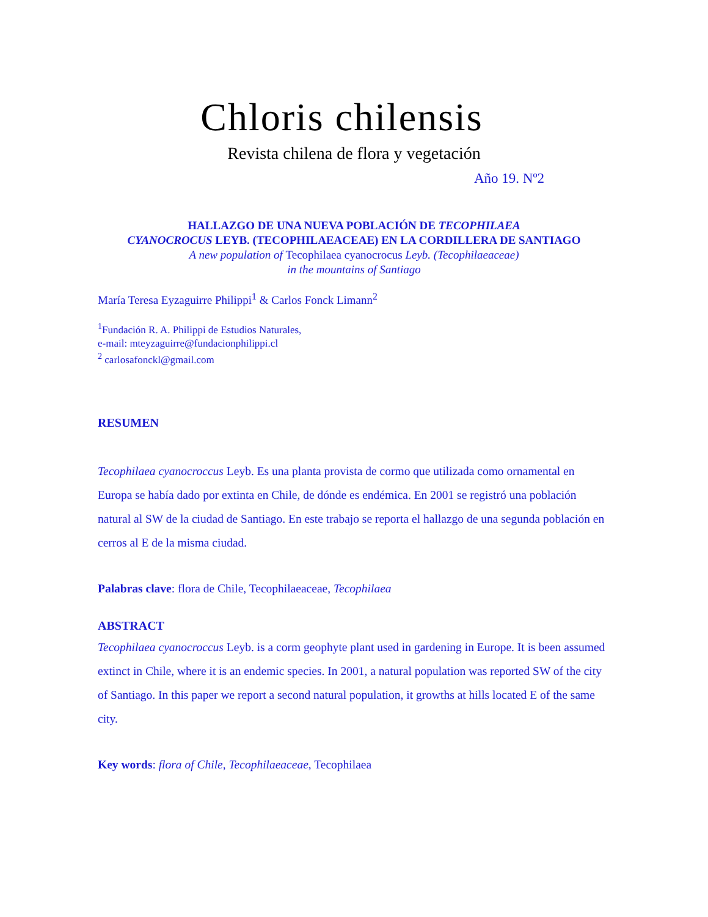Chloris chilensis
Revista chilena de flora y vegetación
Año 19. Nº2
HALLAZGO DE UNA NUEVA POBLACIÓN DE TECOPHILAEA
CYANOCROCUS LEYB. (TECOPHILAEACEAE) EN LA CORDILLERA DE SANTIAGO
A new population of Tecophilaea cyanocrocus Leyb. (Tecophilaeaceae)
in the mountains of Santiago
María Teresa Eyzaguirre Philippi<sup>1</sup> & Carlos Fonck Limann<sup>2</sup>
<sup>1</sup> Fundación R. A. Philippi de Estudios Naturales,
e-mail: mteyzaguirre@fundacionphilippi.cl
<sup>2</sup> carlosafonckl@gmail.com
RESUMEN
Tecophilaea cyanocroccus Leyb. Es una planta provista de cormo que utilizada como ornamental en Europa se había dado por extinta en Chile, de dónde es endémica. En 2001 se registró una población natural al SW de la ciudad de Santiago. En este trabajo se reporta el hallazgo de una segunda población en cerros al E de la misma ciudad.
Palabras clave: flora de Chile, Tecophilaeaceae, Tecophilaea
ABSTRACT
Tecophilaea cyanocroccus Leyb. is a corm geophyte plant used in gardening in Europe. It is been assumed extinct in Chile, where it is an endemic species. In 2001, a natural population was reported SW of the city of Santiago. In this paper we report a second natural population, it growths at hills located E of the same city.
Key words: flora of Chile, Tecophilaeaceae, Tecophilaea